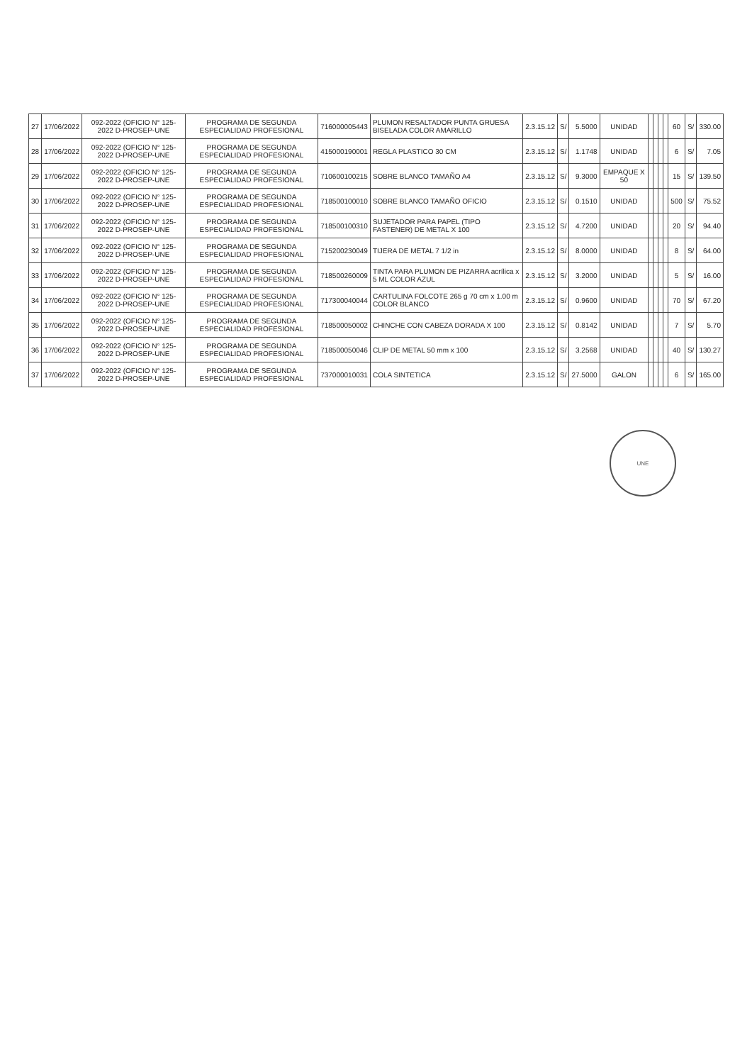| 27 | 17/06/2022 | 092-2022 (OFICIO N° 125-2022 D-PROSEP-UNE | PROGRAMA DE SEGUNDA ESPECIALIDAD PROFESIONAL | 716000005443 | PLUMON RESALTADOR PUNTA GRUESA BISELADA COLOR AMARILLO | 2.3.15.12 | S/ | 5.5000 | UNIDAD | | | | | 60 | S/ | 330.00 |
| 28 | 17/06/2022 | 092-2022 (OFICIO N° 125-2022 D-PROSEP-UNE | PROGRAMA DE SEGUNDA ESPECIALIDAD PROFESIONAL | 415000190001 | REGLA PLASTICO 30 CM | 2.3.15.12 | S/ | 1.1748 | UNIDAD | | | | | 6 | S/ | 7.05 |
| 29 | 17/06/2022 | 092-2022 (OFICIO N° 125-2022 D-PROSEP-UNE | PROGRAMA DE SEGUNDA ESPECIALIDAD PROFESIONAL | 710600100215 | SOBRE BLANCO TAMAÑO A4 | 2.3.15.12 | S/ | 9.3000 | EMPAQUE X 50 | | | | | 15 | S/ | 139.50 |
| 30 | 17/06/2022 | 092-2022 (OFICIO N° 125-2022 D-PROSEP-UNE | PROGRAMA DE SEGUNDA ESPECIALIDAD PROFESIONAL | 718500100010 | SOBRE BLANCO TAMAÑO OFICIO | 2.3.15.12 | S/ | 0.1510 | UNIDAD | | | | | 500 | S/ | 75.52 |
| 31 | 17/06/2022 | 092-2022 (OFICIO N° 125-2022 D-PROSEP-UNE | PROGRAMA DE SEGUNDA ESPECIALIDAD PROFESIONAL | 718500100310 | SUJETADOR PARA PAPEL (TIPO FASTENER) DE METAL X 100 | 2.3.15.12 | S/ | 4.7200 | UNIDAD | | | | | 20 | S/ | 94.40 |
| 32 | 17/06/2022 | 092-2022 (OFICIO N° 125-2022 D-PROSEP-UNE | PROGRAMA DE SEGUNDA ESPECIALIDAD PROFESIONAL | 715200230049 | TIJERA DE METAL 7 1/2 in | 2.3.15.12 | S/ | 8.0000 | UNIDAD | | | | | 8 | S/ | 64.00 |
| 33 | 17/06/2022 | 092-2022 (OFICIO N° 125-2022 D-PROSEP-UNE | PROGRAMA DE SEGUNDA ESPECIALIDAD PROFESIONAL | 718500260009 | TINTA PARA PLUMON DE PIZARRA acrílica x 5 ML COLOR AZUL | 2.3.15.12 | S/ | 3.2000 | UNIDAD | | | | | 5 | S/ | 16.00 |
| 34 | 17/06/2022 | 092-2022 (OFICIO N° 125-2022 D-PROSEP-UNE | PROGRAMA DE SEGUNDA ESPECIALIDAD PROFESIONAL | 717300040044 | CARTULINA FOLCOTE 265 g 70 cm x 1.00 m COLOR BLANCO | 2.3.15.12 | S/ | 0.9600 | UNIDAD | | | | | 70 | S/ | 67.20 |
| 35 | 17/06/2022 | 092-2022 (OFICIO N° 125-2022 D-PROSEP-UNE | PROGRAMA DE SEGUNDA ESPECIALIDAD PROFESIONAL | 718500050002 | CHINCHE CON CABEZA DORADA X 100 | 2.3.15.12 | S/ | 0.8142 | UNIDAD | | | | | 7 | S/ | 5.70 |
| 36 | 17/06/2022 | 092-2022 (OFICIO N° 125-2022 D-PROSEP-UNE | PROGRAMA DE SEGUNDA ESPECIALIDAD PROFESIONAL | 718500050046 | CLIP DE METAL 50 mm x 100 | 2.3.15.12 | S/ | 3.2568 | UNIDAD | | | | | 40 | S/ | 130.27 |
| 37 | 17/06/2022 | 092-2022 (OFICIO N° 125-2022 D-PROSEP-UNE | PROGRAMA DE SEGUNDA ESPECIALIDAD PROFESIONAL | 737000010031 | COLA SINTETICA | 2.3.15.12 | S/ | 27.5000 | GALON | | | | | 6 | S/ | 165.00 |
UNE